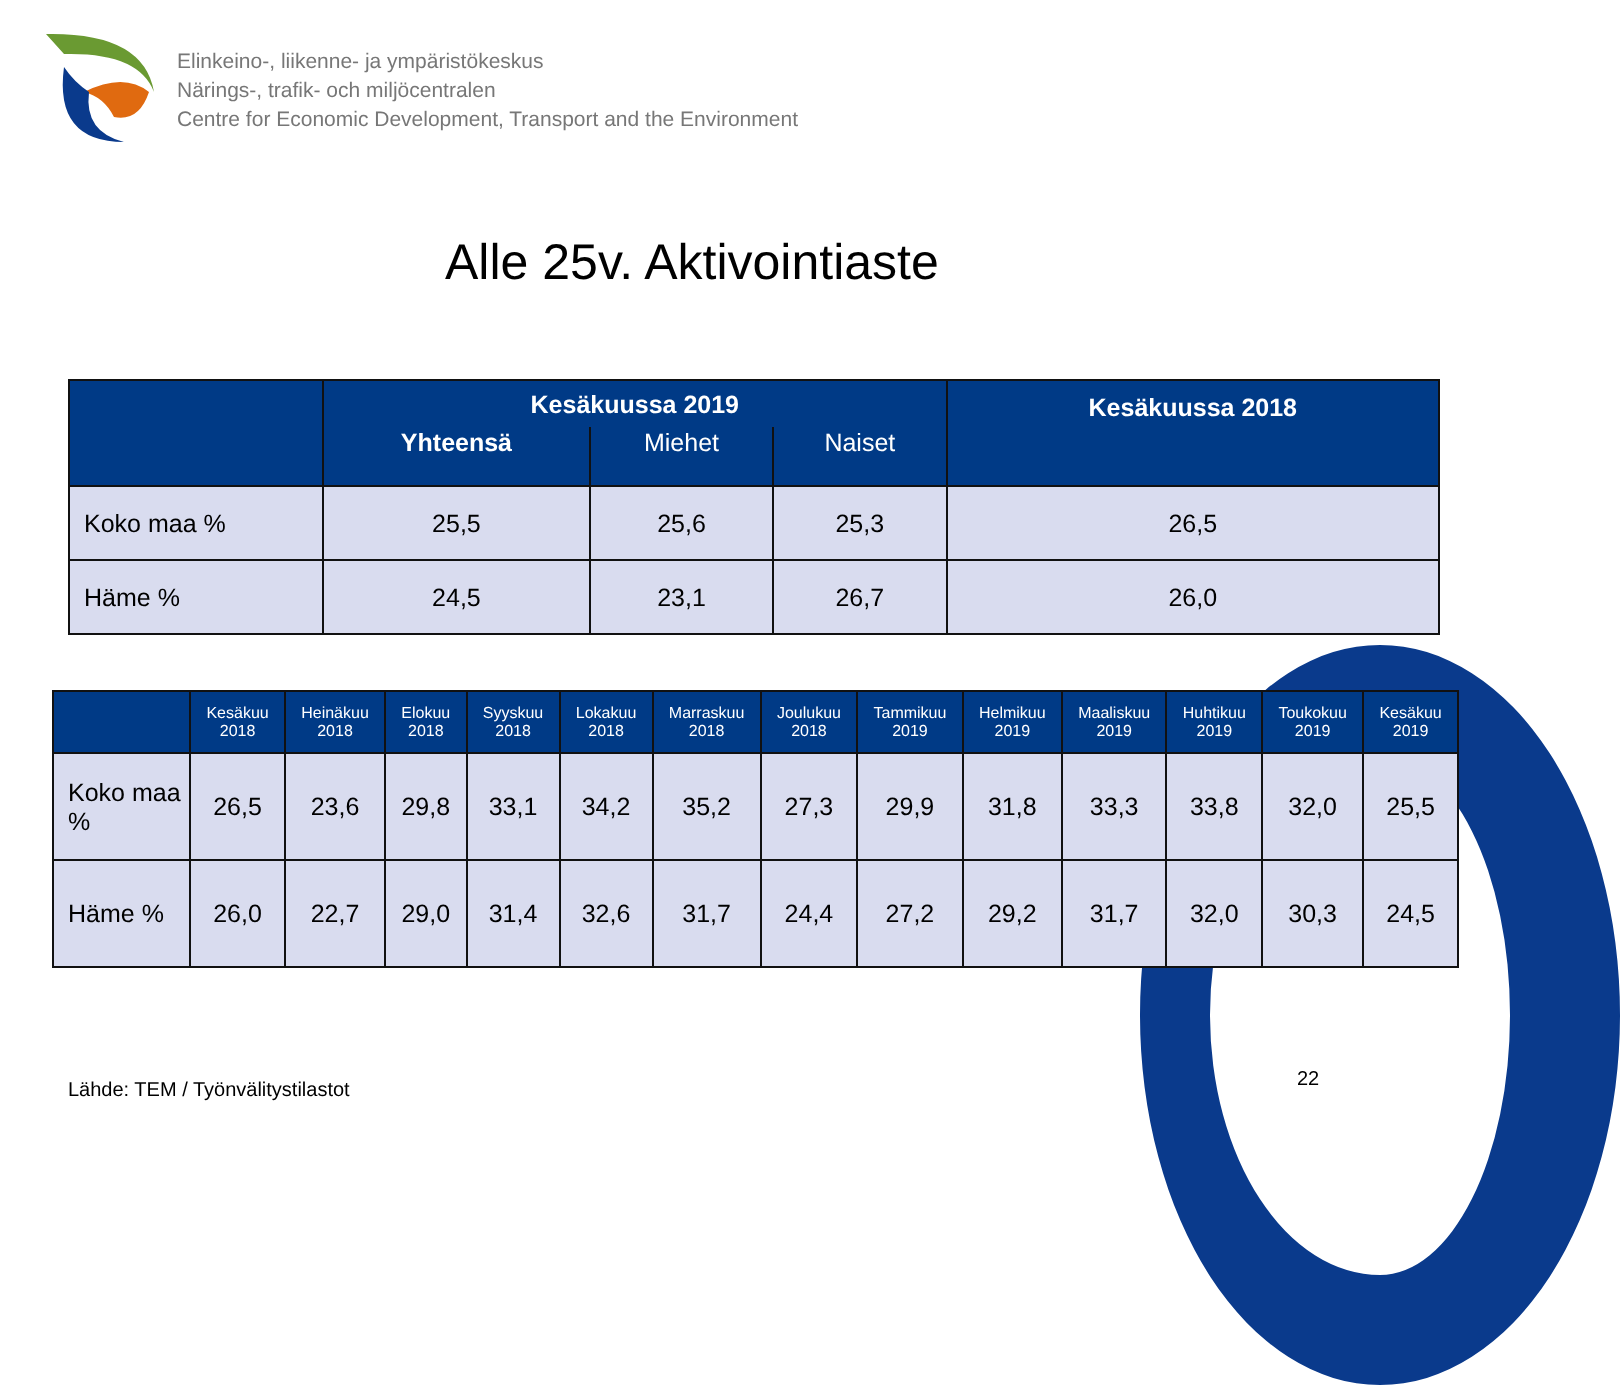Elinkeino-, liikenne- ja ympäristökeskus
Närings-, trafik- och miljöcentralen
Centre for Economic Development, Transport and the Environment
Alle 25v. Aktivointiaste
| | Kesäkuussa 2019 | | | Kesäkuussa 2018 |
| --- | --- | --- | --- | --- |
| | Yhteensä | Miehet | Naiset | |
| Koko maa % | 25,5 | 25,6 | 25,3 | 26,5 |
| Häme % | 24,5 | 23,1 | 26,7 | 26,0 |
| | Kesäkuu 2018 | Heinäkuu 2018 | Elokuu 2018 | Syyskuu 2018 | Lokakuu 2018 | Marraskuu 2018 | Joulukuu 2018 | Tammikuu 2019 | Helmikuu 2019 | Maaliskuu 2019 | Huhtikuu 2019 | Toukokuu 2019 | Kesäkuu 2019 |
| --- | --- | --- | --- | --- | --- | --- | --- | --- | --- | --- | --- | --- | --- |
| Koko maa % | 26,5 | 23,6 | 29,8 | 33,1 | 34,2 | 35,2 | 27,3 | 29,9 | 31,8 | 33,3 | 33,8 | 32,0 | 25,5 |
| Häme % | 26,0 | 22,7 | 29,0 | 31,4 | 32,6 | 31,7 | 24,4 | 27,2 | 29,2 | 31,7 | 32,0 | 30,3 | 24,5 |
Lähde: TEM / Työnvälitystilastot
22